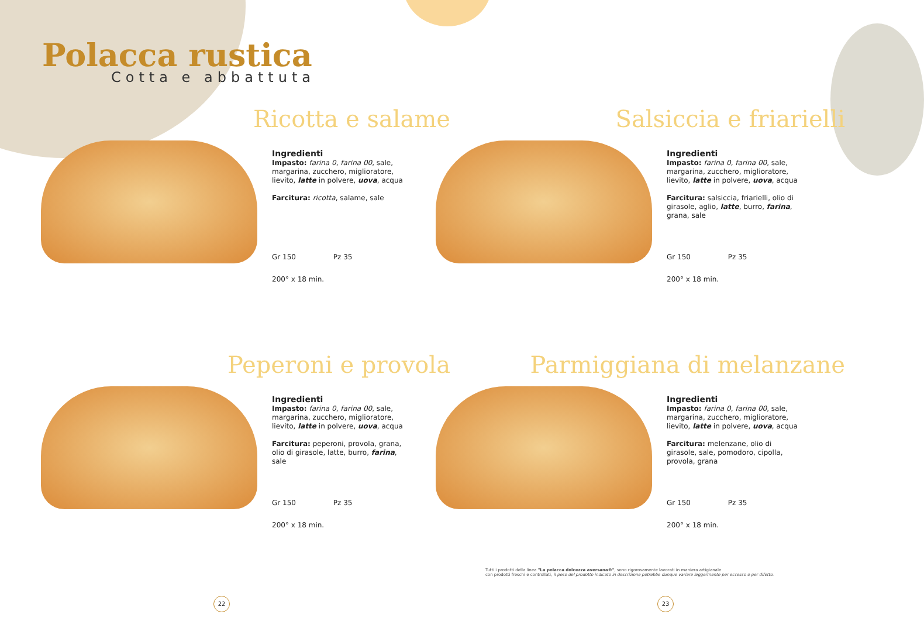Polacca rustica
Cotta e abbattuta
Ricotta e salame
Ingredienti
Impasto: farina 0, farina 00, sale, margarina, zucchero, miglioratore, lievito, latte in polvere, uova, acqua
Farcitura: ricotta, salame, sale
Gr 150 Pz 35
200° x 18 min.
Salsiccia e friarielli
Ingredienti
Impasto: farina 0, farina 00, sale, margarina, zucchero, miglioratore, lievito, latte in polvere, uova, acqua
Farcitura: salsiccia, friarielli, olio di girasole, aglio, latte, burro, farina, grana, sale
Gr 150 Pz 35
200° x 18 min.
Peperoni e provola
Ingredienti
Impasto: farina 0, farina 00, sale, margarina, zucchero, miglioratore, lievito, latte in polvere, uova, acqua
Farcitura: peperoni, provola, grana, olio di girasole, latte, burro, farina, sale
Gr 150 Pz 35
200° x 18 min.
Parmiggiana di melanzane
Ingredienti
Impasto: farina 0, farina 00, sale, margarina, zucchero, miglioratore, lievito, latte in polvere, uova, acqua
Farcitura: melenzane, olio di girasole, sale, pomodoro, cipolla, provola, grana
Gr 150 Pz 35
200° x 18 min.
Tutti i prodotti della linea "La polacca dolcezza aversana®", sono rigorosamente lavorati in maniera artigianale
con prodotti freschi e controllati, il peso del prodotto indicato in descrizione potrebbe dunque variare leggermente per eccesso o per difetto.
22 23